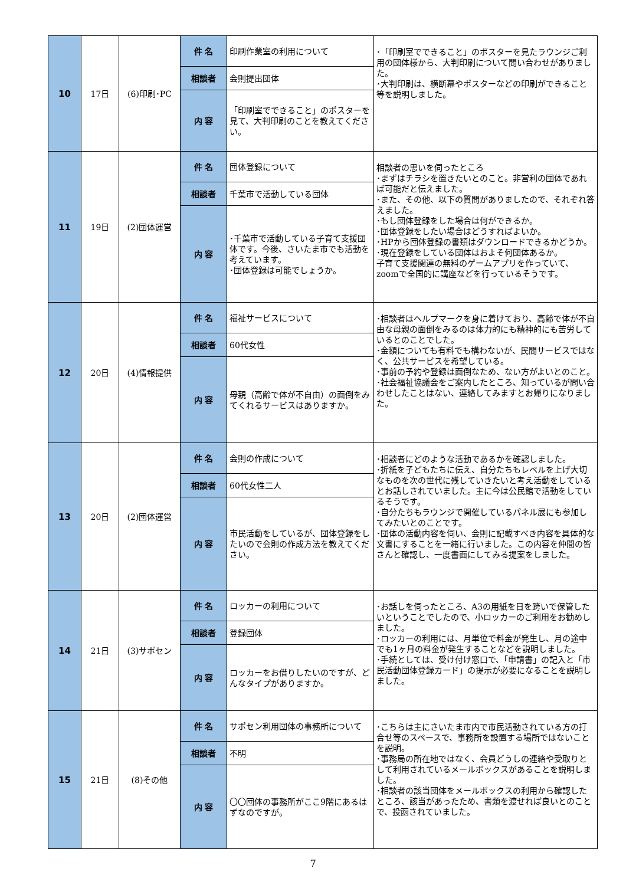| 10 | 17日 | (6)印刷･PC | 件 名 | 印刷作業室の利用について | ･「印刷室でできること」のポスターを見たラウンジご利用の団体様から、大判印刷について問い合わせがありました。 ･大判印刷は、横断幕やポスターなどの印刷ができること等を説明しました。 |
| | | | 相談者 | 会則提出団体 | |
| | | | 内 容 | 「印刷室でできること」のポスターを見て、大判印刷のことを教えてください。 | |
| 11 | 19日 | (2)団体運営 | 件 名 | 団体登録について | 相談者の思いを伺ったところ ･まずはチラシを置きたいとのこと。非営利の団体であれば可能だと伝えました。 ･また、その他、以下の質問がありましたので、それぞれ答えました。 ･もし団体登録をした場合は何ができるか。 ･団体登録をしたい場合はどうすればよいか。 ･HPから団体登録の書類はダウンロードできるかどうか。 ･現在登録をしている団体はおよそ何団体あるか。 子育て支援関連の無料のゲームアプリを作っていて、zoomで全国的に講座などを行っているそうです。 |
| | | | 相談者 | 千葉市で活動している団体 | |
| | | | 内 容 | ･千葉市で活動している子育て支援団体です。今後、さいたま市でも活動を考えています。 ･団体登録は可能でしょうか。 | |
| 12 | 20日 | (4)情報提供 | 件 名 | 福祉サービスについて | ･相談者はヘルプマークを身に着けており、高齢で体が不自由な母親の面倒をみるのは体力的にも精神的にも苦労しているとのことでした。 ･金額についても有料でも構わないが、民間サービスではなく、公共サービスを希望している。 ･事前の予約や登録は面倒なため、ない方がよいとのこと。 ･社会福祉協議会をご案内したところ、知っているが問い合わせしたことはない、連絡してみますとお帰りになりました。 |
| | | | 相談者 | 60代女性 | |
| | | | 内 容 | 母親（高齢で体が不自由）の面倒をみてくれるサービスはありますか。 | |
| 13 | 20日 | (2)団体運営 | 件 名 | 会則の作成について | ･相談者にどのような活動であるかを確認しました。 ･折紙を子どもたちに伝え、自分たちもレベルを上げ大切なものを次の世代に残していきたいと考え活動をしているとお話しされていました。主に今は公民館で活動をしているそうです。 ･自分たちもラウンジで開催しているパネル展にも参加してみたいとのことです。 ･団体の活動内容を伺い、会則に記載すべき内容を具体的な文書にすることを一緒に行いました。この内容を仲間の皆さんと確認し、一度書面にしてみる提案をしました。 |
| | | | 相談者 | 60代女性二人 | |
| | | | 内 容 | 市民活動をしているが、団体登録をしたいので会則の作成方法を教えてください。 | |
| 14 | 21日 | (3)サポセン | 件 名 | ロッカーの利用について | ･お話しを伺ったところ、A3の用紙を日を跨いで保管したいということでしたので、小ロッカーのご利用をお勧めしました。 ･ロッカーの利用には、月単位で料金が発生し、月の途中でも1ヶ月の料金が発生することなどを説明しました。 ･手続としては、受け付け窓口で、「申請書」の記入と「市民活動団体登録カード」の提示が必要になることを説明しました。 |
| | | | 相談者 | 登録団体 | |
| | | | 内 容 | ロッカーをお借りしたいのですが、どんなタイプがありますか。 | |
| 15 | 21日 | (8)その他 | 件 名 | サポセン利用団体の事務所について | ･こちらは主にさいたま市内で市民活動されている方の打合せ等のスペースで、事務所を設置する場所ではないことを説明。 ･事務局の所在地ではなく、会員どうしの連絡や受取りとして利用されているメールボックスがあることを説明しました。 ･相談者の該当団体をメールボックスの利用から確認したところ、該当があったため、書類を渡せれば良いとのことで、投函されていました。 |
| | | | 相談者 | 不明 | |
| | | | 内 容 | 〇〇団体の事務所がここ9階にあるはずなのですが。 | |
7